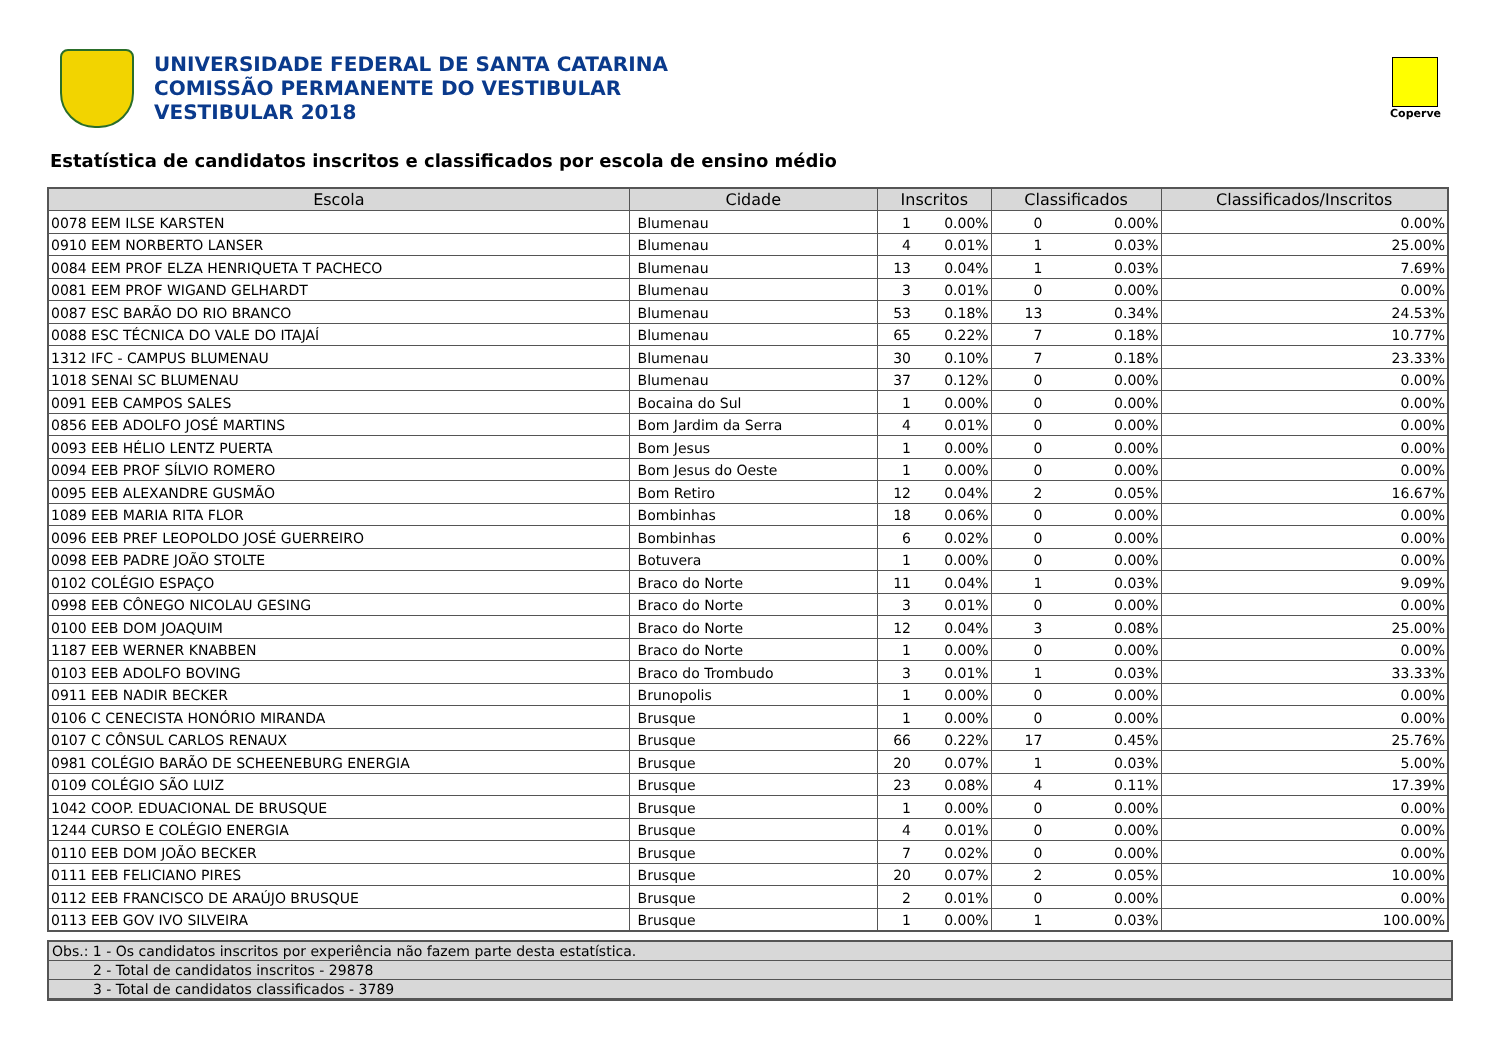UNIVERSIDADE FEDERAL DE SANTA CATARINA
COMISSÃO PERMANENTE DO VESTIBULAR
VESTIBULAR 2018
Coperve
Estatística de candidatos inscritos e classificados por escola de ensino médio
| Escola | Cidade | Inscritos | | Classificados | | Classificados/Inscritos |
| --- | --- | --- | --- | --- | --- | --- |
| 0078 EEM ILSE KARSTEN | Blumenau | 1 | 0.00% | 0 | 0.00% | 0.00% |
| 0910 EEM NORBERTO LANSER | Blumenau | 4 | 0.01% | 1 | 0.03% | 25.00% |
| 0084 EEM PROF ELZA HENRIQUETA T PACHECO | Blumenau | 13 | 0.04% | 1 | 0.03% | 7.69% |
| 0081 EEM PROF WIGAND GELHARDT | Blumenau | 3 | 0.01% | 0 | 0.00% | 0.00% |
| 0087 ESC BARÃO DO RIO BRANCO | Blumenau | 53 | 0.18% | 13 | 0.34% | 24.53% |
| 0088 ESC TÉCNICA DO VALE DO ITAJAÍ | Blumenau | 65 | 0.22% | 7 | 0.18% | 10.77% |
| 1312 IFC - CAMPUS BLUMENAU | Blumenau | 30 | 0.10% | 7 | 0.18% | 23.33% |
| 1018 SENAI SC BLUMENAU | Blumenau | 37 | 0.12% | 0 | 0.00% | 0.00% |
| 0091 EEB CAMPOS SALES | Bocaina do Sul | 1 | 0.00% | 0 | 0.00% | 0.00% |
| 0856 EEB ADOLFO JOSÉ MARTINS | Bom Jardim da Serra | 4 | 0.01% | 0 | 0.00% | 0.00% |
| 0093 EEB HÉLIO LENTZ PUERTA | Bom Jesus | 1 | 0.00% | 0 | 0.00% | 0.00% |
| 0094 EEB PROF SÍLVIO ROMERO | Bom Jesus do Oeste | 1 | 0.00% | 0 | 0.00% | 0.00% |
| 0095 EEB ALEXANDRE GUSMÃO | Bom Retiro | 12 | 0.04% | 2 | 0.05% | 16.67% |
| 1089 EEB MARIA RITA FLOR | Bombinhas | 18 | 0.06% | 0 | 0.00% | 0.00% |
| 0096 EEB PREF LEOPOLDO JOSÉ GUERREIRO | Bombinhas | 6 | 0.02% | 0 | 0.00% | 0.00% |
| 0098 EEB PADRE JOÃO STOLTE | Botuvera | 1 | 0.00% | 0 | 0.00% | 0.00% |
| 0102 COLÉGIO ESPAÇO | Braco do Norte | 11 | 0.04% | 1 | 0.03% | 9.09% |
| 0998 EEB CÔNEGO NICOLAU GESING | Braco do Norte | 3 | 0.01% | 0 | 0.00% | 0.00% |
| 0100 EEB DOM JOAQUIM | Braco do Norte | 12 | 0.04% | 3 | 0.08% | 25.00% |
| 1187 EEB WERNER KNABBEN | Braco do Norte | 1 | 0.00% | 0 | 0.00% | 0.00% |
| 0103 EEB ADOLFO BOVING | Braco do Trombudo | 3 | 0.01% | 1 | 0.03% | 33.33% |
| 0911 EEB NADIR BECKER | Brunopolis | 1 | 0.00% | 0 | 0.00% | 0.00% |
| 0106 C CENECISTA HONÓRIO MIRANDA | Brusque | 1 | 0.00% | 0 | 0.00% | 0.00% |
| 0107 C CÔNSUL CARLOS RENAUX | Brusque | 66 | 0.22% | 17 | 0.45% | 25.76% |
| 0981 COLÉGIO BARÃO DE SCHEENEBURG ENERGIA | Brusque | 20 | 0.07% | 1 | 0.03% | 5.00% |
| 0109 COLÉGIO SÃO LUIZ | Brusque | 23 | 0.08% | 4 | 0.11% | 17.39% |
| 1042 COOP. EDUACIONAL DE BRUSQUE | Brusque | 1 | 0.00% | 0 | 0.00% | 0.00% |
| 1244 CURSO E COLÉGIO ENERGIA | Brusque | 4 | 0.01% | 0 | 0.00% | 0.00% |
| 0110 EEB DOM JOÃO BECKER | Brusque | 7 | 0.02% | 0 | 0.00% | 0.00% |
| 0111 EEB FELICIANO PIRES | Brusque | 20 | 0.07% | 2 | 0.05% | 10.00% |
| 0112 EEB FRANCISCO DE ARAÚJO BRUSQUE | Brusque | 2 | 0.01% | 0 | 0.00% | 0.00% |
| 0113 EEB GOV IVO SILVEIRA | Brusque | 1 | 0.00% | 1 | 0.03% | 100.00% |
Obs.: 1 - Os candidatos inscritos por experiência não fazem parte desta estatística.
2 - Total de candidatos inscritos - 29878
3 - Total de candidatos classificados - 3789